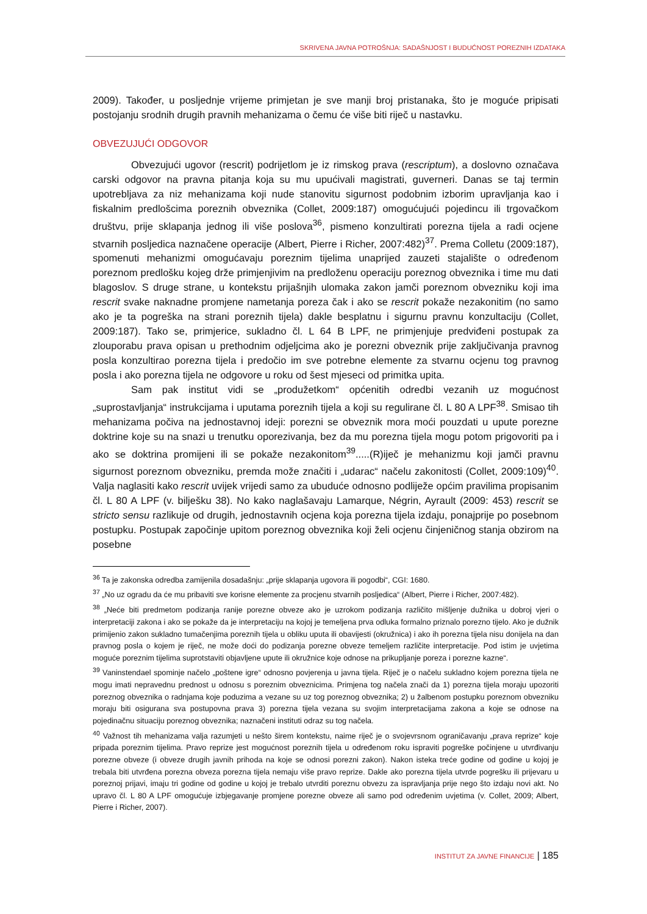SKRIVENA JAVNA POTROŠNJA: SADAŠNJOST I BUDUĆNOST POREZNIH IZDATAKA
2009). Također, u posljednje vrijeme primjetan je sve manji broj pristanaka, što je moguće pripisati postojanju srodnih drugih pravnih mehanizama o čemu će više biti riječ u nastavku.
OBVEZUJUĆI ODGOVOR
Obvezujući ugovor (rescrit) podrijetlom je iz rimskog prava (rescriptum), a doslovno označava carski odgovor na pravna pitanja koja su mu upućivali magistrati, guverneri. Danas se taj termin upotrebljava za niz mehanizama koji nude stanovitu sigurnost podobnim izborim upravljanja kao i fiskalnim predlošcima poreznih obveznika (Collet, 2009:187) omogućujući pojedincu ili trgovačkom društvu, prije sklapanja jednog ili više poslova<sup>36</sup>, pismeno konzultirati porezna tijela a radi ocjene stvarnih posljedica naznačene operacije (Albert, Pierre i Richer, 2007:482)<sup>37</sup>. Prema Colletu (2009:187), spomenuti mehanizmi omogućavaju poreznim tijelima unaprijed zauzeti stajalište o određenom poreznom predlošku kojeg drže primjenjivim na predloženu operaciju poreznog obveznika i time mu dati blagoslov. S druge strane, u kontekstu prijašnjih ulomaka zakon jamči poreznom obvezniku koji ima rescrit svake naknadne promjene nametanja poreza čak i ako se rescrit pokaže nezakonitim (no samo ako je ta pogreška na strani poreznih tijela) dakle besplatnu i sigurnu pravnu konzultaciju (Collet, 2009:187). Tako se, primjerice, sukladno čl. L 64 B LPF, ne primjenjuje predviđeni postupak za zlouporabu prava opisan u prethodnim odjeljcima ako je porezni obveznik prije zaključivanja pravnog posla konzultirao porezna tijela i predočio im sve potrebne elemente za stvarnu ocjenu tog pravnog posla i ako porezna tijela ne odgovore u roku od šest mjeseci od primitka upita.
Sam pak institut vidi se „produžetkom“ općenitih odredbi vezanih uz mogućnost „suprostavljanja“ instrukcijama i uputama poreznih tijela a koji su regulirane čl. L 80 A LPF<sup>38</sup>. Smisao tih mehanizama počiva na jednostavnoj ideji: porezni se obveznik mora moći pouzdati u upute porezne doktrine koje su na snazi u trenutku oporezivanja, bez da mu porezna tijela mogu potom prigovoriti pa i ako se doktrina promijeni ili se pokaže nezakonitom<sup>39</sup>.....(R)iječ je mehanizmu koji jamči pravnu sigurnost poreznom obvezniku, premda može značiti i „udarac“ načelu zakonitosti (Collet, 2009:109)<sup>40</sup>. Valja naglasiti kako rescrit uvijek vrijedi samo za ubuduće odnosno podliježe općim pravilima propisanim čl. L 80 A LPF (v. bilješku 38). No kako naglašavaju Lamarque, Négrin, Ayrault (2009: 453) rescrit se stricto sensu razlikuje od drugih, jednostavnih ocjena koja porezna tijela izdaju, ponajprije po posebnom postupku. Postupak započinje upitom poreznog obveznika koji želi ocjenu činjeničnog stanja obzirom na posebne
<sup>36</sup> Ta je zakonska odredba zamijenila dosadašnju: „prije sklapanja ugovora ili pogodbi“, CGI: 1680.
<sup>37</sup> „No uz ogradu da će mu pribaviti sve korisne elemente za procjenu stvarnih posljedica“ (Albert, Pierre i Richer, 2007:482).
<sup>38</sup> „Neće biti predmetom podizanja ranije porezne obveze ako je uzrokom podizanja različito mišljenje dužnika u dobroj vjeri o interpretaciji zakona i ako se pokaže da je interpretaciju na kojoj je temeljena prva odluka formalno priznalo porezno tijelo. Ako je dužnik primijenio zakon sukladno tumačenjima poreznih tijela u obliku uputa ili obavijesti (okružnica) i ako ih porezna tijela nisu donijela na dan pravnog posla o kojem je riječ, ne može doći do podizanja porezne obveze temeljem različite interpretacije. Pod istim je uvjetima moguće poreznim tijelima suprotstaviti objavljene upute ili okružnice koje odnose na prikupljanje poreza i porezne kazne“.
<sup>39</sup> Vaninstendael spominje načelo „poštene igre“ odnosno povjerenja u javna tijela. Riječ je o načelu sukladno kojem porezna tijela ne mogu imati nepravednu prednost u odnosu s poreznim obveznicima. Primjena tog načela znači da 1) porezna tijela moraju upozoriti poreznog obveznika o radnjama koje poduzima a vezane su uz tog poreznog obveznika; 2) u žalbenom postupku poreznom obvezniku moraju biti osigurana sva postupovna prava 3) porezna tijela vezana su svojim interpretacijama zakona a koje se odnose na pojedinačnu situaciju poreznog obveznika; naznačeni instituti odraz su tog načela.
<sup>40</sup> Važnost tih mehanizama valja razumjeti u nešto širem kontekstu, naime riječ je o svojevrsnom ograničavanju „prava reprize“ koje pripada poreznim tijelima. Pravo reprize jest mogućnost poreznih tijela u određenom roku ispraviti pogreške počinjene u utvrđivanju porezne obveze (i obveze drugih javnih prihoda na koje se odnosi porezni zakon). Nakon isteka treće godine od godine u kojoj je trebala biti utvrđena porezna obveza porezna tijela nemaju više pravo reprize. Dakle ako porezna tijela utvrde pogrešku ili prijevaru u poreznoj prijavi, imaju tri godine od godine u kojoj je trebalo utvrditi poreznu obvezu za ispravljanja prije nego što izdaju novi akt. No upravo čl. L 80 A LPF omogućuje izbjegavanje promjene porezne obveze ali samo pod određenim uvjetima (v. Collet, 2009; Albert, Pierre i Richer, 2007).
INSTITUT ZA JAVNE FINANCIJE | 185